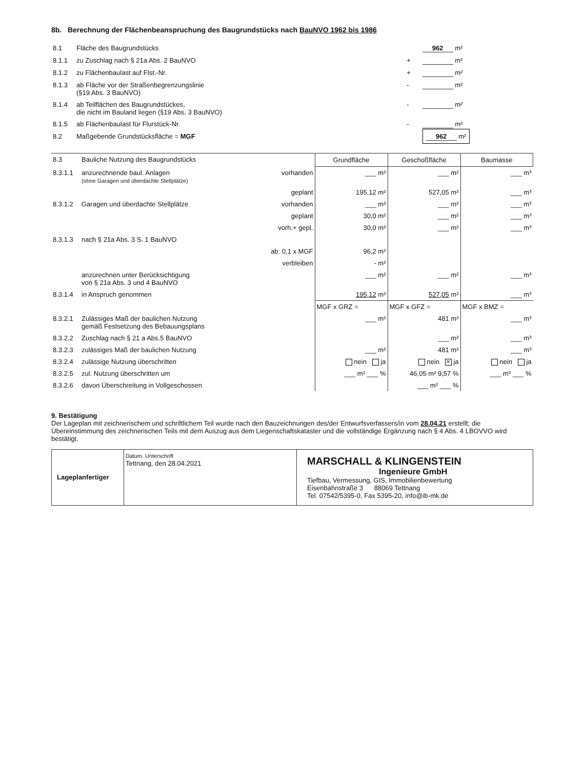8b. Berechnung der Flächenbeanspruchung des Baugrundstücks nach BauNVO 1962 bis 1986
| 8.1 | Fläche des Baugrundstücks | | 962 m² |
| 8.1.1 | zu Zuschlag nach § 21a Abs. 2 BauNVO | + | m² |
| 8.1.2 | zu Flächenbaulast auf Flst.-Nr. | + | m² |
| 8.1.3 | ab Fläche vor der Straßenbegrenzungslinie (§19 Abs. 3 BauNVO) | - | m² |
| 8.1.4 | ab Teilflächen des Baugrundstückes, die nicht im Bauland liegen (§19 Abs. 3 BauNVO) | - | m² |
| 8.1.5 | ab Flächenbaulast für Flurstück-Nr. | - | m² |
| 8.2 | Maßgebende Grundstücksfläche = MGF | | 962 m² |
| 8.3 | Bauliche Nutzung des Baugrundstücks | | Grundfläche | Geschoßfläche | Baumasse |
| 8.3.1.1 | anzurechnende baul. Anlagen (ohne Garagen und überdachte Stellplätze) | vorhanden | ___ m² | ___ m² | ___ m³ |
| | | geplant | 195,12 m² | 527,05 m² | ___ m³ |
| 8.3.1.2 | Garagen und überdachte Stellplätze | vorhanden | ___ m² | ___ m² | ___ m³ |
| | | geplant | 30,0 m² | ___ m² | ___ m³ |
| | | vorh.+ gepl. | 30,0 m² | ___ m² | ___ m³ |
| 8.3.1.3 | nach § 21a Abs. 3 S. 1 BauNVO | | | | |
| | | ab: 0,1 x MGF | 96,2 m² | | |
| | | verbleiben | - m² | | |
| | anzurechnen unter Berücksichtigung von § 21a Abs. 3 und 4 BauNVO | | ___ m² | ___ m² | ___ m³ |
| 8.3.1.4 | in Anspruch genommen | | 195,12 m² | 527,05 m² | ___ m³ |
| | | | MGF x GRZ = | MGF x GFZ = | MGF x BMZ = |
| 8.3.2.1 | Zulässiges Maß der baulichen Nutzung gemäß Festsetzung des Bebauungsplans | | ___ m² | 481 m² | ___ m³ |
| 8.3.2.2 | Zuschlag nach § 21 a Abs.5 BauNVO | | | ___ m² | ___ m³ |
| 8.3.2.3 | zulässiges Maß der baulichen Nutzung | | ___ m² | 481 m² | ___ m³ |
| 8.3.2.4 | zulässige Nutzung überschritten | | nein ja | nein ✕ ja | nein ja |
| 8.3.2.5 | zul. Nutzung überschritten um | | ___ m² ___ % | 46,05 m² 9,57 % | ___ m³ ___ % |
| 8.3.2.6 | davon Überschreitung in Vollgeschossen | | | ___ m² ___ % | |
9. Bestätigung
Der Lageplan mit zeichnerischem und schriftlichem Teil wurde nach den Bauzeichnungen des/der Entwurfsverfassers/in vom 28.04.21 erstellt; die Übereinstimmung des zeichnerischen Teils mit dem Auszug aus dem Liegenschaftskataster und die vollständige Ergänzung nach § 4 Abs. 4 LBOVVO wird bestätigt.
| Lageplanfertiger | Datum. Unterschrift Tettnang, den 28.04.2021 | MARSCHALL & KLINGENSTEIN Ingenieure GmbH Tiefbau, Vermessung, GIS, Immobilienbewertung Eisenbahnstraße 3 88069 Tettnang Tel. 07542/5395-0, Fax 5395-20, info@ib-mk.de |